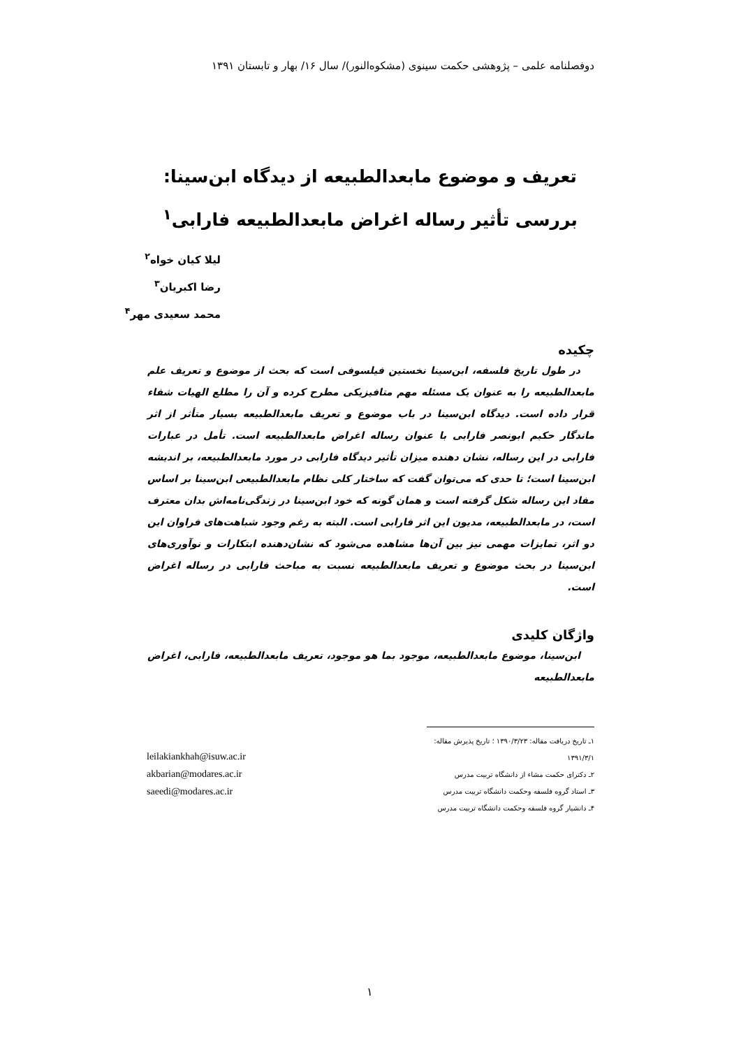دوفصلنامه علمی – پژوهشی حکمت سینوی (مشکوه‌النور)/ سال ۱۶/ بهار و تابستان ۱۳۹۱
تعریف و موضوع مابعدالطبیعه از دیدگاه ابن‌سینا: بررسی تأثیر رساله اغراض مابعدالطبیعه فارابی<sup>۱</sup>
لیلا کیان خواه<sup>۲</sup>
رضا اکبریان<sup>۳</sup>
محمد سعیدی مهر<sup>۴</sup>
چکیده
در طول تاریخ فلسفه، ابن‌سینا نخستین فیلسوفی است که بحث از موضوع و تعریف علم مابعدالطبیعه را به عنوان یک مسئله مهم متافیزیکی مطرح کرده و آن را مطلع الهیات شفاء قرار داده است. دیدگاه ابن‌سینا در باب موضوع و تعریف مابعدالطبیعه بسیار متأثر از اثر ماندگار حکیم ابونصر فارابی با عنوان رساله اغراض مابعدالطبیعه است. تأمل در عبارات فارابی در این رساله، نشان دهنده میزان تأثیر دیدگاه فارابی در مورد مابعدالطبیعه، بر اندیشه ابن‌سینا است؛ تا حدی که می‌توان گفت که ساختار کلی نظام مابعدالطبیعی ابن‌سینا بر اساس مفاد این رساله شکل گرفته است و همان گونه که خود ابن‌سینا در زندگی‌نامه‌اش بدان معترف است، در مابعدالطبیعه، مدیون این اثر فارابی است. البته به رغم وجود شباهت‌های فراوان این دو اثر، تمایزات مهمی نیز بین آن‌ها مشاهده می‌شود که نشان‌دهنده ابتکارات و نوآوری‌های ابن‌سینا در بحث موضوع و تعریف مابعدالطبیعه نسبت به مباحث فارابی در رساله اغراض است.
واژگان کلیدی
ابن‌سینا، موضوع مابعدالطبیعه، موجود بما هو موجود، تعریف مابعدالطبیعه، فارابی، اغراض مابعدالطبیعه
۱ـ تاریخ دریافت مقاله: ۱۳۹۰/۳/۲۳ ؛ تاریخ پذیرش مقاله: ۱۳۹۱/۳/۱
۲ـ دکترای حکمت مشاء از دانشگاه تربیت مدرس
۳ـ استاد گروه فلسفه وحکمت دانشگاه تربیت مدرس
۴ـ دانشیار گروه فلسفه وحکمت دانشگاه تربیت مدرس
leilakiankhah@isuw.ac.ir
akbarian@modares.ac.ir
saeedi@modares.ac.ir
۱